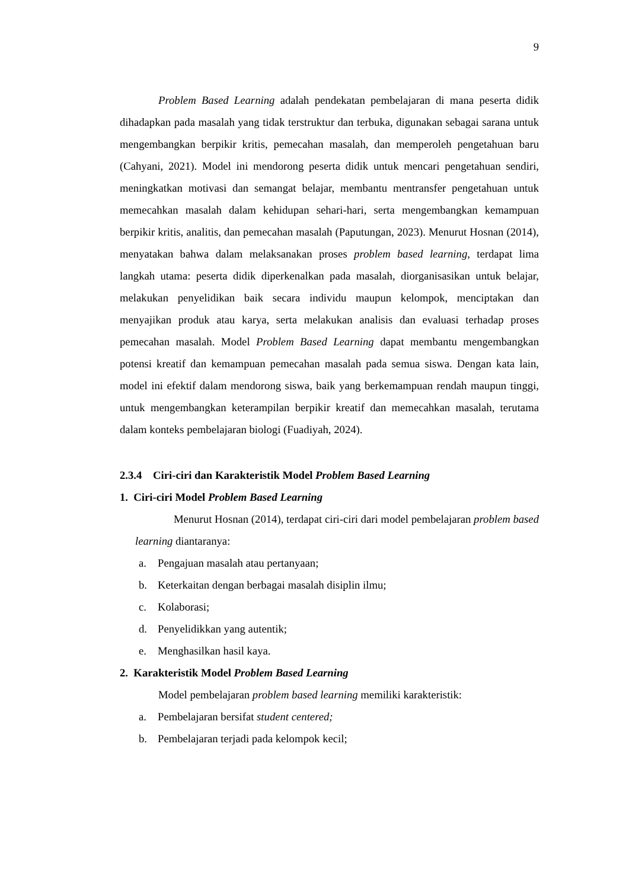9
Problem Based Learning adalah pendekatan pembelajaran di mana peserta didik dihadapkan pada masalah yang tidak terstruktur dan terbuka, digunakan sebagai sarana untuk mengembangkan berpikir kritis, pemecahan masalah, dan memperoleh pengetahuan baru (Cahyani, 2021). Model ini mendorong peserta didik untuk mencari pengetahuan sendiri, meningkatkan motivasi dan semangat belajar, membantu mentransfer pengetahuan untuk memecahkan masalah dalam kehidupan sehari-hari, serta mengembangkan kemampuan berpikir kritis, analitis, dan pemecahan masalah (Paputungan, 2023). Menurut Hosnan (2014), menyatakan bahwa dalam melaksanakan proses problem based learning, terdapat lima langkah utama: peserta didik diperkenalkan pada masalah, diorganisasikan untuk belajar, melakukan penyelidikan baik secara individu maupun kelompok, menciptakan dan menyajikan produk atau karya, serta melakukan analisis dan evaluasi terhadap proses pemecahan masalah. Model Problem Based Learning dapat membantu mengembangkan potensi kreatif dan kemampuan pemecahan masalah pada semua siswa. Dengan kata lain, model ini efektif dalam mendorong siswa, baik yang berkemampuan rendah maupun tinggi, untuk mengembangkan keterampilan berpikir kreatif dan memecahkan masalah, terutama dalam konteks pembelajaran biologi (Fuadiyah, 2024).
2.3.4 Ciri-ciri dan Karakteristik Model Problem Based Learning
1. Ciri-ciri Model Problem Based Learning
Menurut Hosnan (2014), terdapat ciri-ciri dari model pembelajaran problem based learning diantaranya:
a. Pengajuan masalah atau pertanyaan;
b. Keterkaitan dengan berbagai masalah disiplin ilmu;
c. Kolaborasi;
d. Penyelidikkan yang autentik;
e. Menghasilkan hasil kaya.
2. Karakteristik Model Problem Based Learning
Model pembelajaran problem based learning memiliki karakteristik:
a. Pembelajaran bersifat student centered;
b. Pembelajaran terjadi pada kelompok kecil;